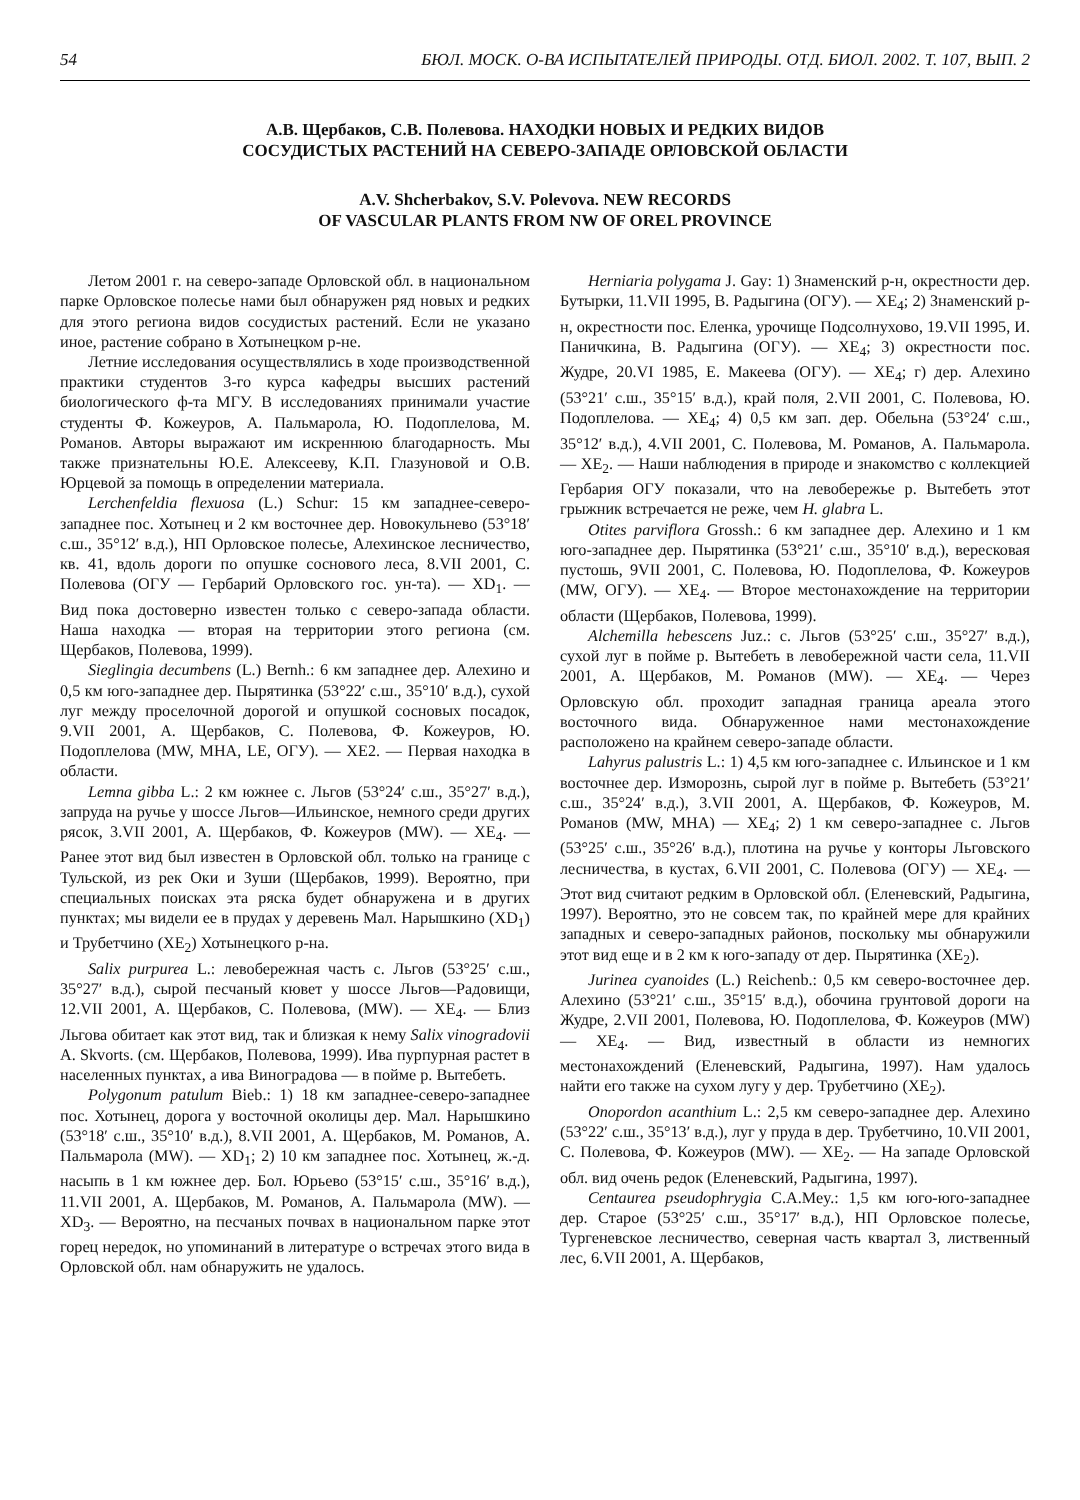54 БЮЛ. МОСК. О-ВА ИСПЫТАТЕЛЕЙ ПРИРОДЫ. ОТД. БИОЛ. 2002. Т. 107, ВЫП. 2
А.В. Щербаков, С.В. Полевова. НАХОДКИ НОВЫХ И РЕДКИХ ВИДОВ
СОСУДИСТЫХ РАСТЕНИЙ НА СЕВЕРО-ЗАПАДЕ ОРЛОВСКОЙ ОБЛАСТИ
A.V. Shcherbakov, S.V. Polevova. NEW RECORDS
OF VASCULAR PLANTS FROM NW OF OREL PROVINCE
Летом 2001 г. на северо-западе Орловской обл. в национальном парке Орловское полесье нами был обнаружен ряд новых и редких для этого региона видов сосудистых растений. Если не указано иное, растение собрано в Хотынецком р-не.
Летние исследования осуществлялись в ходе производственной практики студентов 3-го курса кафедры высших растений биологического ф-та МГУ. В исследованиях принимали участие студенты Ф. Кожеуров, А. Пальмарола, Ю. Подоплелова, М. Романов. Авторы выражают им искреннюю благодарность. Мы также признательны Ю.Е. Алексееву, К.П. Глазуновой и О.В. Юрцевой за помощь в определении материала.
Lerchenfeldia flexuosa (L.) Schur: 15 км западнее-северо-западнее пос. Хотынец и 2 км восточнее дер. Новокульнево (53°18′ с.ш., 35°12′ в.д.), НП Орловское полесье, Алехинское лесничество, кв. 41, вдоль дороги по опушке соснового леса, 8.VII 2001, С. Полевова (ОГУ — Гербарий Орловского гос. ун-та). — XD<sub>1</sub>. — Вид пока достоверно известен только с северо-запада области. Наша находка — вторая на территории этого региона (см. Щербаков, Полевова, 1999).
Sieglingia decumbens (L.) Bernh.: 6 км западнее дер. Алехино и 0,5 км юго-западнее дер. Пырятинка (53°22′ с.ш., 35°10′ в.д.), сухой луг между проселочной дорогой и опушкой сосновых посадок, 9.VII 2001, А. Щербаков, С. Полевова, Ф. Кожеуров, Ю. Подоплелова (MW, MHA, LE, ОГУ). — XE2. — Первая находка в области.
Lemna gibba L.: 2 км южнее с. Льгов (53°24′ с.ш., 35°27′ в.д.), запруда на ручье у шоссе Льгов—Ильинское, немного среди других рясок, 3.VII 2001, А. Щербаков, Ф. Кожеуров (MW). — XE<sub>4</sub>. — Ранее этот вид был известен в Орловской обл. только на границе с Тульской, из рек Оки и Зуши (Щербаков, 1999). Вероятно, при специальных поисках эта ряска будет обнаружена и в других пунктах; мы видели ее в прудах у деревень Мал. Нарышкино (XD<sub>1</sub>) и Трубетчино (XE<sub>2</sub>) Хотынецкого р-на.
Salix purpurea L.: левобережная часть с. Льгов (53°25′ с.ш., 35°27′ в.д.), сырой песчаный кювет у шоссе Льгов—Радовищи, 12.VII 2001, А. Щербаков, С. Полевова, (MW). — XE<sub>4</sub>. — Близ Льгова обитает как этот вид, так и близкая к нему Salix vinogradovii A. Skvorts. (см. Щербаков, Полевова, 1999). Ива пурпурная растет в населенных пунктах, а ива Виноградова — в пойме р. Вытебеть.
Polygonum patulum Bieb.: 1) 18 км западнее-северо-западнее пос. Хотынец, дорога у восточной околицы дер. Мал. Нарышкино (53°18′ с.ш., 35°10′ в.д.), 8.VII 2001, А. Щербаков, М. Романов, А. Пальмарола (MW). — XD<sub>1</sub>; 2) 10 км западнее пос. Хотынец, ж.-д. насыпь в 1 км южнее дер. Бол. Юрьево (53°15′ с.ш., 35°16′ в.д.), 11.VII 2001, А. Щербаков, М. Романов, А. Пальмарола (MW). — XD<sub>3</sub>. — Вероятно, на песчаных почвах в национальном парке этот горец нередок, но упоминаний в литературе о встречах этого вида в Орловской обл. нам обнаружить не удалось.
Herniaria polygama J. Gay: 1) Знаменский р-н, окрестности дер. Бутырки, 11.VII 1995, В. Радыгина (ОГУ). — XE<sub>4</sub>; 2) Знаменский р-н, окрестности пос. Еленка, урочище Подсолнухово, 19.VII 1995, И. Паничкина, В. Радыгина (ОГУ). — XE<sub>4</sub>; 3) окрестности пос. Жудре, 20.VI 1985, Е. Макеева (ОГУ). — XE<sub>4</sub>; г) дер. Алехино (53°21′ с.ш., 35°15′ в.д.), край поля, 2.VII 2001, С. Полевова, Ю. Подоплелова. — XE<sub>4</sub>; 4) 0,5 км зап. дер. Обельна (53°24′ с.ш., 35°12′ в.д.), 4.VII 2001, С. Полевова, М. Романов, А. Пальмарола. — XE<sub>2</sub>. — Наши наблюдения в природе и знакомство с коллекцией Гербария ОГУ показали, что на левобережье р. Вытебеть этот грыжник встречается не реже, чем H. glabra L.
Otites parviflora Grossh.: 6 км западнее дер. Алехино и 1 км юго-западнее дер. Пырятинка (53°21′ с.ш., 35°10′ в.д.), вересковая пустошь, 9VII 2001, С. Полевова, Ю. Подоплелова, Ф. Кожеуров (MW, ОГУ). — XE<sub>4</sub>. — Второе местонахождение на территории области (Щербаков, Полевова, 1999).
Alchemilla hebescens Juz.: с. Льгов (53°25′ с.ш., 35°27′ в.д.), сухой луг в пойме р. Вытебеть в левобережной части села, 11.VII 2001, А. Щербаков, М. Романов (MW). — XE<sub>4</sub>. — Через Орловскую обл. проходит западная граница ареала этого восточного вида. Обнаруженное нами местонахождение расположено на крайнем северо-западе области.
Lahyrus palustris L.: 1) 4,5 км юго-западнее с. Ильинское и 1 км восточнее дер. Изморознь, сырой луг в пойме р. Вытебеть (53°21′ с.ш., 35°24′ в.д.), 3.VII 2001, А. Щербаков, Ф. Кожеуров, М. Романов (MW, MHA) — XE<sub>4</sub>; 2) 1 км северо-западнее с. Льгов (53°25′ с.ш., 35°26′ в.д.), плотина на ручье у конторы Льговского лесничества, в кустах, 6.VII 2001, С. Полевова (ОГУ) — XE<sub>4</sub>. — Этот вид считают редким в Орловской обл. (Еленевский, Радыгина, 1997). Вероятно, это не совсем так, по крайней мере для крайних западных и северо-западных районов, поскольку мы обнаружили этот вид еще и в 2 км к юго-западу от дер. Пырятинка (XE<sub>2</sub>).
Jurinea cyanoides (L.) Reichenb.: 0,5 км северо-восточнее дер. Алехино (53°21′ с.ш., 35°15′ в.д.), обочина грунтовой дороги на Жудре, 2.VII 2001, Полевова, Ю. Подоплелова, Ф. Кожеуров (MW) — XE<sub>4</sub>. — Вид, известный в области из немногих местонахождений (Еленевский, Радыгина, 1997). Нам удалось найти его также на сухом лугу у дер. Трубетчино (XE<sub>2</sub>).
Onopordon acanthium L.: 2,5 км северо-западнее дер. Алехино (53°22′ с.ш., 35°13′ в.д.), луг у пруда в дер. Трубетчино, 10.VII 2001, С. Полевова, Ф. Кожеуров (MW). — XE<sub>2</sub>. — На западе Орловской обл. вид очень редок (Еленевский, Радыгина, 1997).
Centaurea pseudophrygia C.A.Mey.: 1,5 км юго-юго-западнее дер. Старое (53°25′ с.ш., 35°17′ в.д.), НП Орловское полесье, Тургеневское лесничество, северная часть квартал 3, лиственный лес, 6.VII 2001, А. Щербаков,